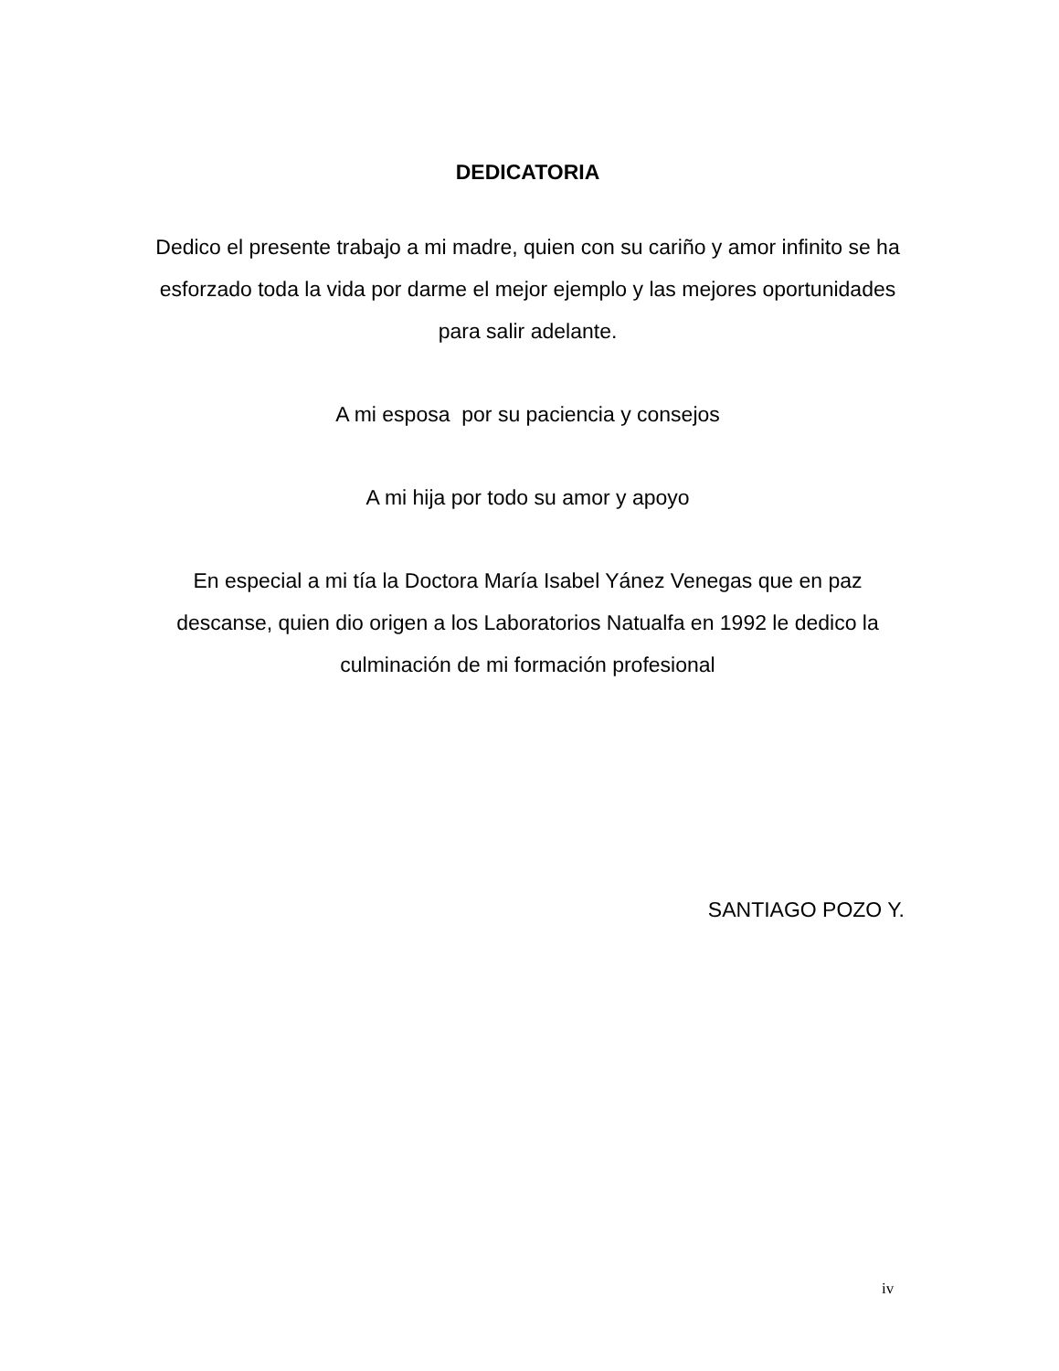DEDICATORIA
Dedico el presente trabajo a mi madre, quien con su cariño y amor infinito se ha esforzado toda la vida por darme el mejor ejemplo y las mejores oportunidades para salir adelante.
A mi esposa por su paciencia y consejos
A mi hija por todo su amor y apoyo
En especial a mi tía la Doctora María Isabel Yánez Venegas que en paz descanse, quien dio origen a los Laboratorios Natualfa en 1992 le dedico la culminación de mi formación profesional
SANTIAGO POZO Y.
iv